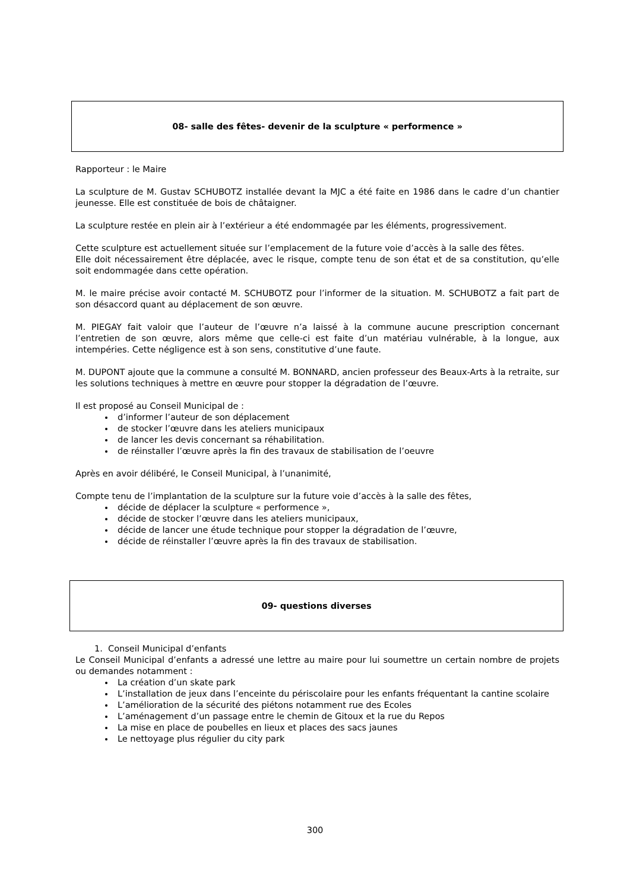08- salle des fêtes- devenir de la sculpture « performence »
Rapporteur : le Maire
La sculpture de M. Gustav SCHUBOTZ installée devant la MJC a été faite en 1986 dans le cadre d’un chantier jeunesse. Elle est constituée de bois de châtaigner.
La sculpture restée en plein air à l’extérieur a été endommagée par les éléments, progressivement.
Cette sculpture est actuellement située sur l’emplacement de la future voie d’accès à la salle des fêtes.
Elle doit nécessairement être déplacée, avec le risque, compte tenu de son état et de sa constitution, qu’elle soit endommagée dans cette opération.
M. le maire précise avoir contacté M. SCHUBOTZ pour l’informer de la situation. M. SCHUBOTZ a fait part de son désaccord quant au déplacement de son œuvre.
M. PIEGAY fait valoir que l’auteur de l’œuvre n’a laissé à la commune aucune prescription concernant l’entretien de son œuvre, alors même que celle-ci est faite d’un matériau vulnérable, à la longue, aux intempéries. Cette négligence est à son sens, constitutive d’une faute.
M. DUPONT ajoute que la commune a consulté M. BONNARD, ancien professeur des Beaux-Arts à la retraite, sur les solutions techniques à mettre en œuvre pour stopper la dégradation de l’œuvre.
Il est proposé au Conseil Municipal de :
d’informer l’auteur de son déplacement
de stocker l’œuvre dans les ateliers municipaux
de lancer les devis concernant sa réhabilitation.
de réinstaller l’œuvre après la fin des travaux de stabilisation de l’oeuvre
Après en avoir délibéré, le Conseil Municipal, à l’unanimité,
Compte tenu de l’implantation de la sculpture sur la future voie d’accès à la salle des fêtes,
décide de déplacer la sculpture « performence »,
décide de stocker l’œuvre dans les ateliers municipaux,
décide de lancer une étude technique pour stopper la dégradation de l’œuvre,
décide de réinstaller l’œuvre après la fin des travaux de stabilisation.
09- questions diverses
1. Conseil Municipal d’enfants
Le Conseil Municipal d’enfants a adressé une lettre au maire pour lui soumettre un certain nombre de projets ou demandes notamment :
La création d’un skate park
L’installation de jeux dans l’enceinte du périscolaire pour les enfants fréquentant la cantine scolaire
L’amélioration de la sécurité des piétons notamment rue des Ecoles
L’aménagement d’un passage entre le chemin de Gitoux et la rue du Repos
La mise en place de poubelles en lieux et places des sacs jaunes
Le nettoyage plus régulier du city park
300